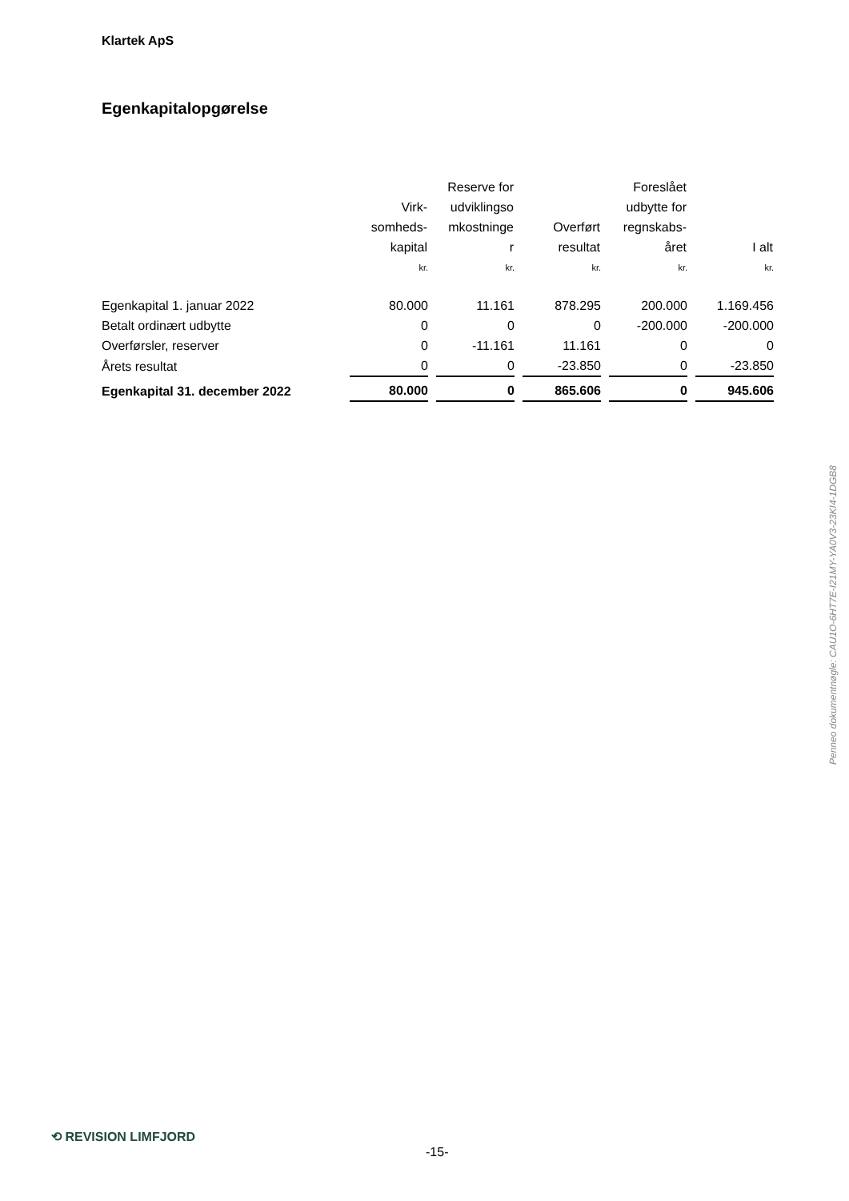Klartek ApS
Egenkapitalopgørelse
| | Virk- somheds- kapital | Reserve for udviklingso mkostninge r | Overført resultat | Foreslået udbytte for regnskabs- året | I alt |
| --- | --- | --- | --- | --- | --- |
| | kr. | kr. | kr. | kr. | kr. |
| Egenkapital 1. januar 2022 | 80.000 | 11.161 | 878.295 | 200.000 | 1.169.456 |
| Betalt ordinært udbytte | 0 | 0 | 0 | -200.000 | -200.000 |
| Overførsler, reserver | 0 | -11.161 | 11.161 | 0 | 0 |
| Årets resultat | 0 | 0 | -23.850 | 0 | -23.850 |
| Egenkapital 31. december 2022 | 80.000 | 0 | 865.606 | 0 | 945.606 |
Penneo dokumentnøgle: CAU1O-6HT7E-I21MY-YA0V3-23KI4-1DGB8
⟲ REVISION LIMFJORD
-15-